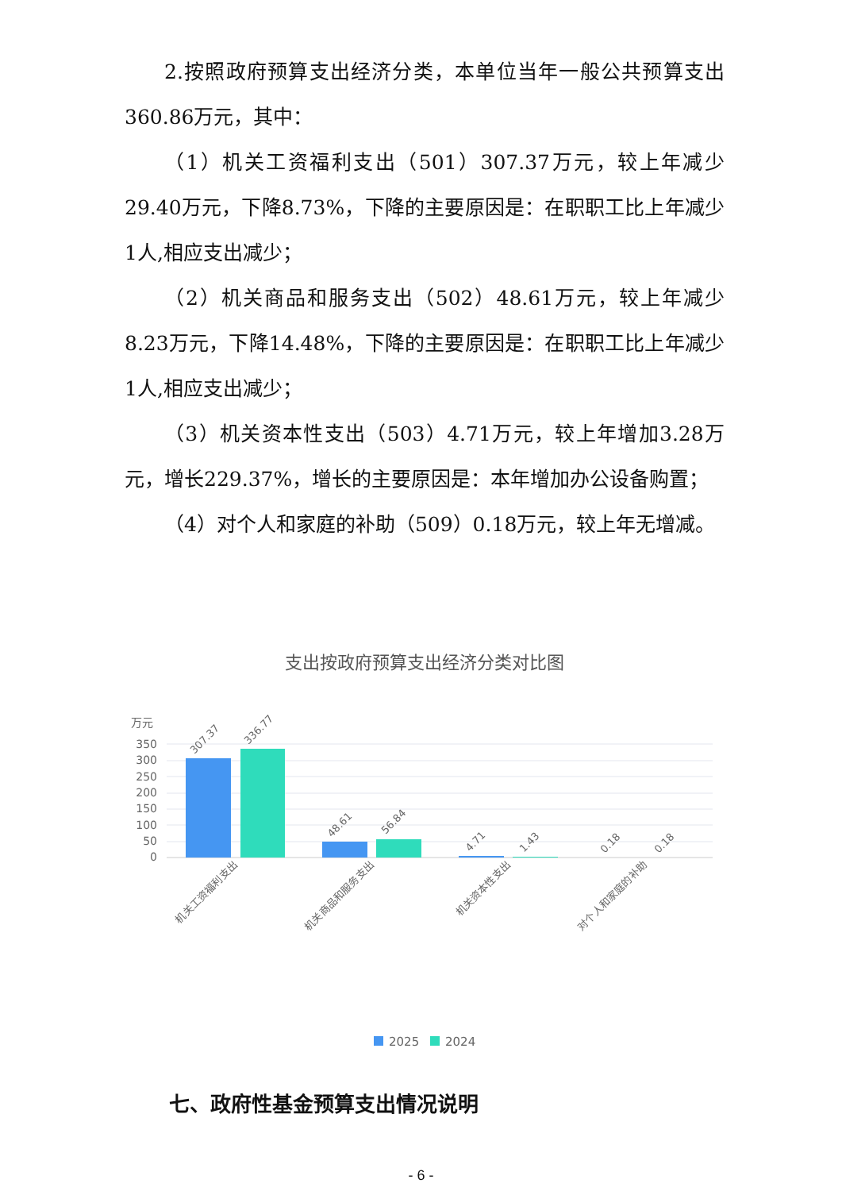2.按照政府预算支出经济分类，本单位当年一般公共预算支出360.86万元，其中：
（1）机关工资福利支出（501）307.37万元，较上年减少29.40万元，下降8.73%，下降的主要原因是：在职职工比上年减少1人,相应支出减少；
（2）机关商品和服务支出（502）48.61万元，较上年减少8.23万元，下降14.48%，下降的主要原因是：在职职工比上年减少1人,相应支出减少；
（3）机关资本性支出（503）4.71万元，较上年增加3.28万元，增长229.37%，增长的主要原因是：本年增加办公设备购置；
（4）对个人和家庭的补助（509）0.18万元，较上年无增减。
支出按政府预算支出经济分类对比图
万元
350
300
250
200
150
100
50
0
307.37
336.77
48.61
56.84
4.71
1.43
0.18
0.18
机关工资福利支出
机关商品和服务支出
机关资本性支出
对个人和家庭的补助
2025
2024
七、政府性基金预算支出情况说明
- 6 -